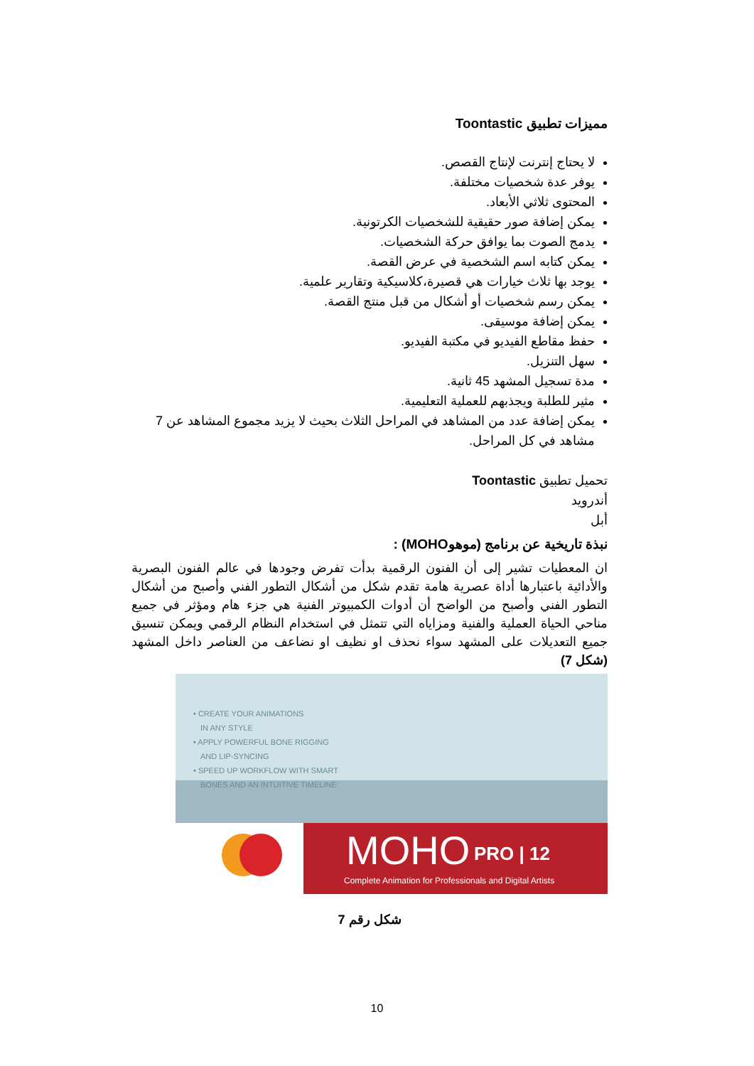مميزات تطبيق Toontastic
لا يحتاج إنترنت لإنتاج القصص.
يوفر عدة شخصيات مختلفة.
المحتوى ثلاثي الأبعاد.
يمكن إضافة صور حقيقية للشخصيات الكرتونية.
يدمج الصوت بما يوافق حركة الشخصيات.
يمكن كتابه اسم الشخصية في عرض القصة.
يوجد بها ثلاث خيارات هي قصيرة،كلاسيكية وتقارير علمية.
يمكن رسم شخصيات أو أشكال من قبل منتج القصة.
يمكن إضافة موسيقى.
حفظ مقاطع الفيديو في مكتبة الفيديو.
سهل التنزيل.
مدة تسجيل المشهد 45 ثانية.
مثير للطلبة ويجذبهم للعملية التعليمية.
يمكن إضافة عدد من المشاهد في المراحل الثلاث بحيث لا يزيد مجموع المشاهد عن 7 مشاهد في كل المراحل.
تحميل تطبيق Toontastic
أندرويد
أبل
نبذة تاريخية عن برنامج (موهوMOHO) :
ان المعطيات تشير إلى أن الفنون الرقمية بدأت تفرض وجودها في عالم الفنون البصرية والأدائية باعتبارها أداة عصرية هامة تقدم شكل من أشكال التطور الفني وأصبح من أشكال التطور الفني وأصبح من الواضح أن أدوات الكمبيوتر الفنية هي جزء هام ومؤثر في جميع مناحي الحياة العملية والفنية ومزاياه التي تتمثل في استخدام النظام الرقمي ويمكن تنسيق جميع التعديلات على المشهد سواء نحذف او نظيف او نضاعف من العناصر داخل المشهد (شكل 7)
• CREATE YOUR ANIMATIONS
IN ANY STYLE
• APPLY POWERFUL BONE RIGGING
AND LIP-SYNCING
• SPEED UP WORKFLOW WITH SMART
BONES AND AN INTUITIVE TIMELINE
MOHO
PRO | 12
Complete Animation for Professionals and Digital Artists
شكل رقم 7
10